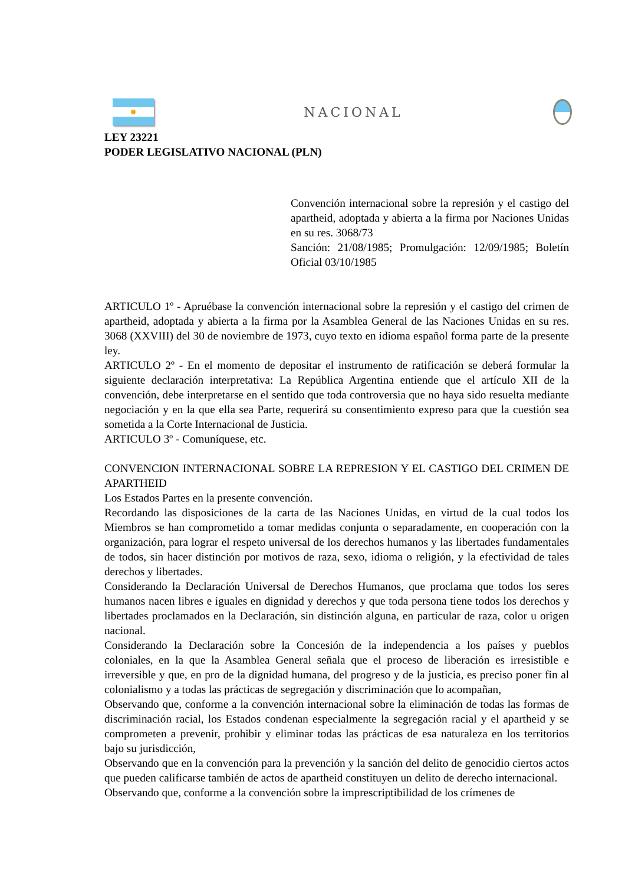NACIONAL
LEY 23221
PODER LEGISLATIVO NACIONAL (PLN)
Convención internacional sobre la represión y el castigo del apartheid, adoptada y abierta a la firma por Naciones Unidas en su res. 3068/73
Sanción: 21/08/1985; Promulgación: 12/09/1985; Boletín Oficial 03/10/1985
ARTICULO 1º - Apruébase la convención internacional sobre la represión y el castigo del crimen de apartheid, adoptada y abierta a la firma por la Asamblea General de las Naciones Unidas en su res. 3068 (XXVIII) del 30 de noviembre de 1973, cuyo texto en idioma español forma parte de la presente ley.
ARTICULO 2º - En el momento de depositar el instrumento de ratificación se deberá formular la siguiente declaración interpretativa: La República Argentina entiende que el artículo XII de la convención, debe interpretarse en el sentido que toda controversia que no haya sido resuelta mediante negociación y en la que ella sea Parte, requerirá su consentimiento expreso para que la cuestión sea sometida a la Corte Internacional de Justicia.
ARTICULO 3º - Comuníquese, etc.
CONVENCION INTERNACIONAL SOBRE LA REPRESION Y EL CASTIGO DEL CRIMEN DE APARTHEID
Los Estados Partes en la presente convención.
Recordando las disposiciones de la carta de las Naciones Unidas, en virtud de la cual todos los Miembros se han comprometido a tomar medidas conjunta o separadamente, en cooperación con la organización, para lograr el respeto universal de los derechos humanos y las libertades fundamentales de todos, sin hacer distinción por motivos de raza, sexo, idioma o religión, y la efectividad de tales derechos y libertades.
Considerando la Declaración Universal de Derechos Humanos, que proclama que todos los seres humanos nacen libres e iguales en dignidad y derechos y que toda persona tiene todos los derechos y libertades proclamados en la Declaración, sin distinción alguna, en particular de raza, color u origen nacional.
Considerando la Declaración sobre la Concesión de la independencia a los países y pueblos coloniales, en la que la Asamblea General señala que el proceso de liberación es irresistible e irreversible y que, en pro de la dignidad humana, del progreso y de la justicia, es preciso poner fin al colonialismo y a todas las prácticas de segregación y discriminación que lo acompañan,
Observando que, conforme a la convención internacional sobre la eliminación de todas las formas de discriminación racial, los Estados condenan especialmente la segregación racial y el apartheid y se comprometen a prevenir, prohibir y eliminar todas las prácticas de esa naturaleza en los territorios bajo su jurisdicción,
Observando que en la convención para la prevención y la sanción del delito de genocidio ciertos actos que pueden calificarse también de actos de apartheid constituyen un delito de derecho internacional.
Observando que, conforme a la convención sobre la imprescriptibilidad de los crímenes de